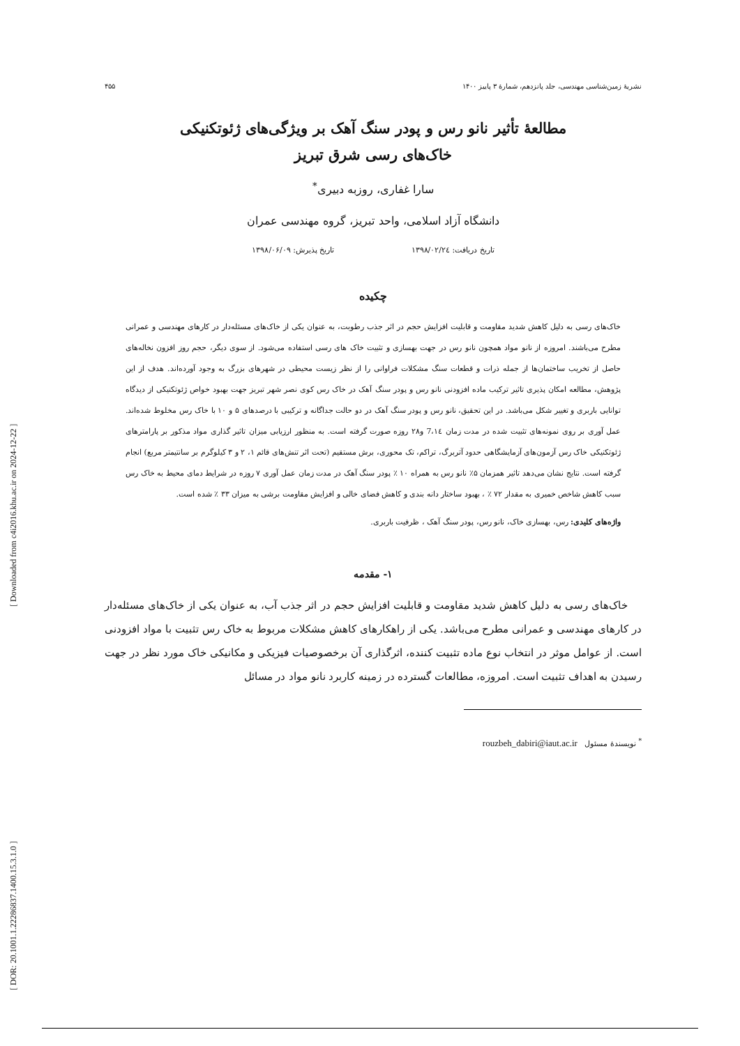[ DOR: 20.1001.1.22286837.1400.15.3.1.0 ]
[ Downloaded from c4i2016.khu.ac.ir on 2024-12-22 ]
نشریهٔ زمین‌شناسی مهندسی، جلد پانزدهم، شمارهٔ ۳ پاییز ۱۴۰۰ ۴۵۵
مطالعهٔ تأثیر نانو رس و پودر سنگ آهک بر ویژگی‌های ژئوتکنیکی
خاک‌های رسی شرق تبریز
سارا غفاری، روزبه دبیری<sup>*</sup>
دانشگاه آزاد اسلامی، واحد تبریز، گروه مهندسی عمران
تاریخ دریافت: ۱۳۹۸/۰۲/۲٤ تاریخ پذیرش: ۱۳۹۸/۰۶/۰۹
چکیده
خاک‌های رسی به دلیل کاهش شدید مقاومت و قابلیت افزایش حجم در اثر جذب رطوبت، به عنوان یکی از خاک‌های مسئله‌دار در کارهای مهندسی و عمرانی مطرح می‌باشند. امروزه از نانو مواد همچون نانو رس در جهت بهسازی و تثبیت خاک های رسی استفاده می‌شود. از سوی دیگر، حجم روز افزون نخاله‌های حاصل از تخریب ساختمان‌ها از جمله ذرات و قطعات سنگ مشکلات فراوانی را از نظر زیست محیطی در شهرهای بزرگ به وجود آورده‌اند. هدف از این پژوهش، مطالعه امکان پذیری تاثیر ترکیب ماده افزودنی نانو رس و پودر سنگ آهک در خاک رس کوی نصر شهر تبریز جهت بهبود خواص ژئوتکنیکی از دیدگاه توانایی باربری و تغییر شکل می‌باشد. در این تحقیق، نانو رس و پودر سنگ آهک در دو حالت جداگانه و ترکیبی با درصدهای ۵ و ۱۰ با خاک رس مخلوط شده‌اند. عمل آوری بر روی نمونه‌های تثبیت شده در مدت زمان 7،١٤ و۲۸ روزه صورت گرفته است. به منظور ارزیابی میزان تاثیر گذاری مواد مذکور بر پارامترهای ژئوتکنیکی خاک رس آزمون‌های آزمایشگاهی حدود آتربرگ، تراکم، تک محوری، برش مستقیم (تحت اثر تنش‌های قائم ۱، ۲ و ۳ کیلوگرم بر سانتیمتر مربع) انجام گرفته است. نتایج نشان می‌دهد تاثیر همزمان ۵٪ نانو رس به همراه ۱۰ ٪ پودر سنگ آهک در مدت زمان عمل آوری ۷ روزه در شرایط دمای محیط به خاک رس سبب کاهش شاخص خمیری به مقدار ۷۲ ٪ ، بهبود ساختار دانه بندی و کاهش فضای خالی و افزایش مقاومت برشی به میزان ۳۳ ٪ شده است.
واژه‌های کلیدی: رس، بهسازی خاک، نانو رس، پودر سنگ آهک ، ظرفیت باربری.
۱- مقدمه
خاک‌های رسی به دلیل کاهش شدید مقاومت و قابلیت افزایش حجم در اثر جذب آب، به عنوان یکی از خاک‌های مسئله‌دار در کارهای مهندسی و عمرانی مطرح می‌باشد. یکی از راهکارهای کاهش مشکلات مربوط به خاک رس تثبیت با مواد افزودنی است. از عوامل موثر در انتخاب نوع ماده تثبیت کننده، اثرگذاری آن برخصوصیات فیزیکی و مکانیکی خاک مورد نظر در جهت رسیدن به اهداف تثبیت است. امروزه، مطالعات گسترده در زمینه کاربرد نانو مواد در مسائل
<sup>*</sup> نویسندهٔ مسئول rouzbeh_dabiri@iaut.ac.ir